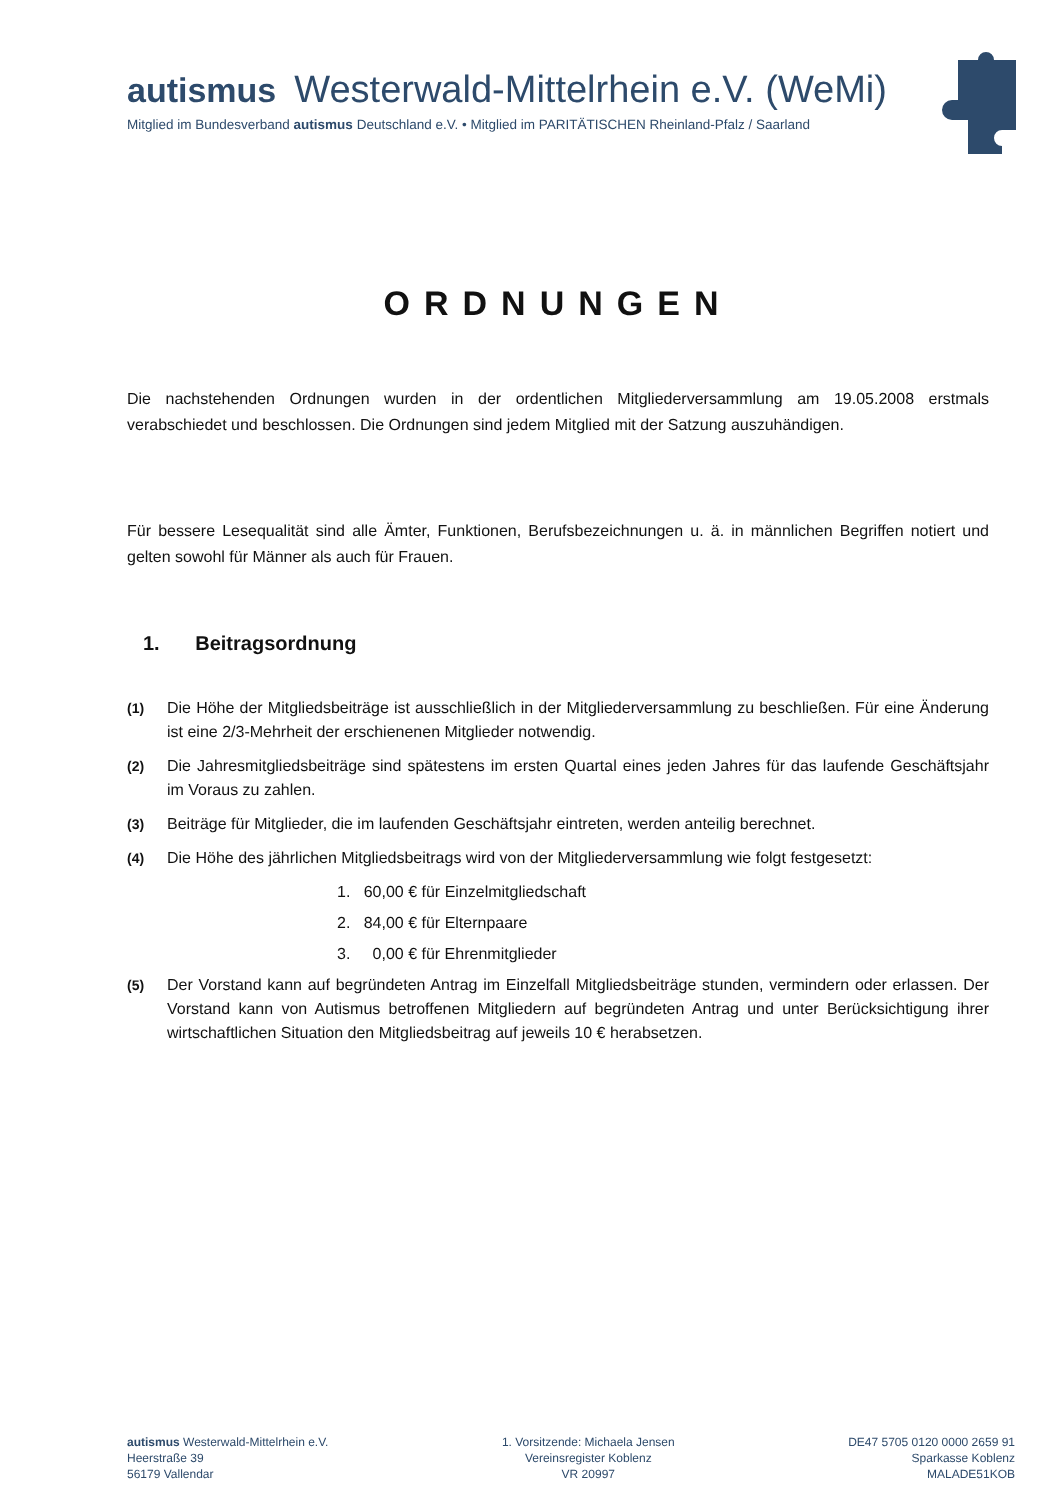autismus Westerwald-Mittelrhein e.V. (WeMi)
Mitglied im Bundesverband autismus Deutschland e.V. • Mitglied im PARITÄTISCHEN Rheinland-Pfalz / Saarland
ORDNUNGEN
Die nachstehenden Ordnungen wurden in der ordentlichen Mitgliederversammlung am 19.05.2008 erstmals verabschiedet und beschlossen. Die Ordnungen sind jedem Mitglied mit der Satzung auszuhändigen.
Für bessere Lesequalität sind alle Ämter, Funktionen, Berufsbezeichnungen u. ä. in männlichen Begriffen notiert und gelten sowohl für Männer als auch für Frauen.
1. Beitragsordnung
(1) Die Höhe der Mitgliedsbeiträge ist ausschließlich in der Mitgliederversammlung zu beschließen. Für eine Änderung ist eine 2/3-Mehrheit der erschienenen Mitglieder notwendig.
(2) Die Jahresmitgliedsbeiträge sind spätestens im ersten Quartal eines jeden Jahres für das laufende Geschäftsjahr im Voraus zu zahlen.
(3) Beiträge für Mitglieder, die im laufenden Geschäftsjahr eintreten, werden anteilig berechnet.
(4) Die Höhe des jährlichen Mitgliedsbeitrags wird von der Mitgliederversammlung wie folgt festgesetzt:
1. 60,00 € für Einzelmitgliedschaft
2. 84,00 € für Elternpaare
3. 0,00 € für Ehrenmitglieder
(5) Der Vorstand kann auf begründeten Antrag im Einzelfall Mitgliedsbeiträge stunden, vermindern oder erlassen. Der Vorstand kann von Autismus betroffenen Mitgliedern auf begründeten Antrag und unter Berücksichtigung ihrer wirtschaftlichen Situation den Mitgliedsbeitrag auf jeweils 10 € herabsetzen.
autismus Westerwald-Mittelrhein e.V.
Heerstraße 39
56179 Vallendar
1. Vorsitzende: Michaela Jensen
Vereinsregister Koblenz
VR 20997
DE47 5705 0120 0000 2659 91
Sparkasse Koblenz
MALADE51KOB